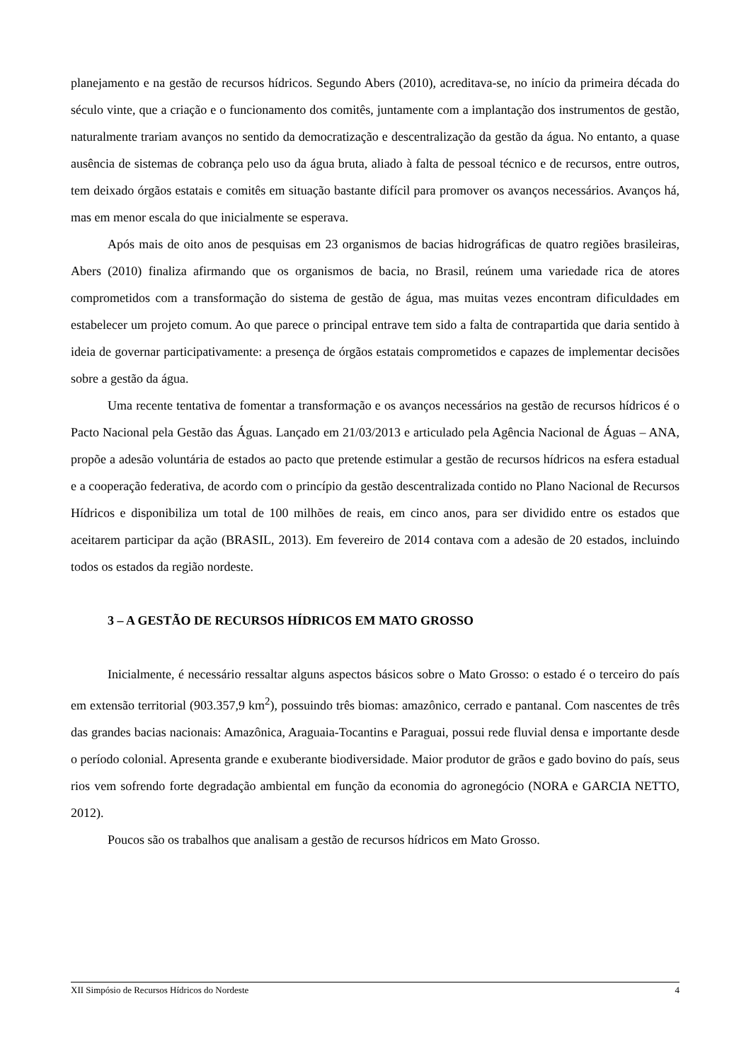planejamento e na gestão de recursos hídricos. Segundo Abers (2010), acreditava-se, no início da primeira década do século vinte, que a criação e o funcionamento dos comitês, juntamente com a implantação dos instrumentos de gestão, naturalmente trariam avanços no sentido da democratização e descentralização da gestão da água. No entanto, a quase ausência de sistemas de cobrança pelo uso da água bruta, aliado à falta de pessoal técnico e de recursos, entre outros, tem deixado órgãos estatais e comitês em situação bastante difícil para promover os avanços necessários. Avanços há, mas em menor escala do que inicialmente se esperava.
Após mais de oito anos de pesquisas em 23 organismos de bacias hidrográficas de quatro regiões brasileiras, Abers (2010) finaliza afirmando que os organismos de bacia, no Brasil, reúnem uma variedade rica de atores comprometidos com a transformação do sistema de gestão de água, mas muitas vezes encontram dificuldades em estabelecer um projeto comum. Ao que parece o principal entrave tem sido a falta de contrapartida que daria sentido à ideia de governar participativamente: a presença de órgãos estatais comprometidos e capazes de implementar decisões sobre a gestão da água.
Uma recente tentativa de fomentar a transformação e os avanços necessários na gestão de recursos hídricos é o Pacto Nacional pela Gestão das Águas. Lançado em 21/03/2013 e articulado pela Agência Nacional de Águas – ANA, propõe a adesão voluntária de estados ao pacto que pretende estimular a gestão de recursos hídricos na esfera estadual e a cooperação federativa, de acordo com o princípio da gestão descentralizada contido no Plano Nacional de Recursos Hídricos e disponibiliza um total de 100 milhões de reais, em cinco anos, para ser dividido entre os estados que aceitarem participar da ação (BRASIL, 2013). Em fevereiro de 2014 contava com a adesão de 20 estados, incluindo todos os estados da região nordeste.
3 – A GESTÃO DE RECURSOS HÍDRICOS EM MATO GROSSO
Inicialmente, é necessário ressaltar alguns aspectos básicos sobre o Mato Grosso: o estado é o terceiro do país em extensão territorial (903.357,9 km<sup>2</sup>), possuindo três biomas: amazônico, cerrado e pantanal. Com nascentes de três das grandes bacias nacionais: Amazônica, Araguaia-Tocantins e Paraguai, possui rede fluvial densa e importante desde o período colonial. Apresenta grande e exuberante biodiversidade. Maior produtor de grãos e gado bovino do país, seus rios vem sofrendo forte degradação ambiental em função da economia do agronegócio (NORA e GARCIA NETTO, 2012).
Poucos são os trabalhos que analisam a gestão de recursos hídricos em Mato Grosso.
XII Simpósio de Recursos Hídricos do Nordeste 4